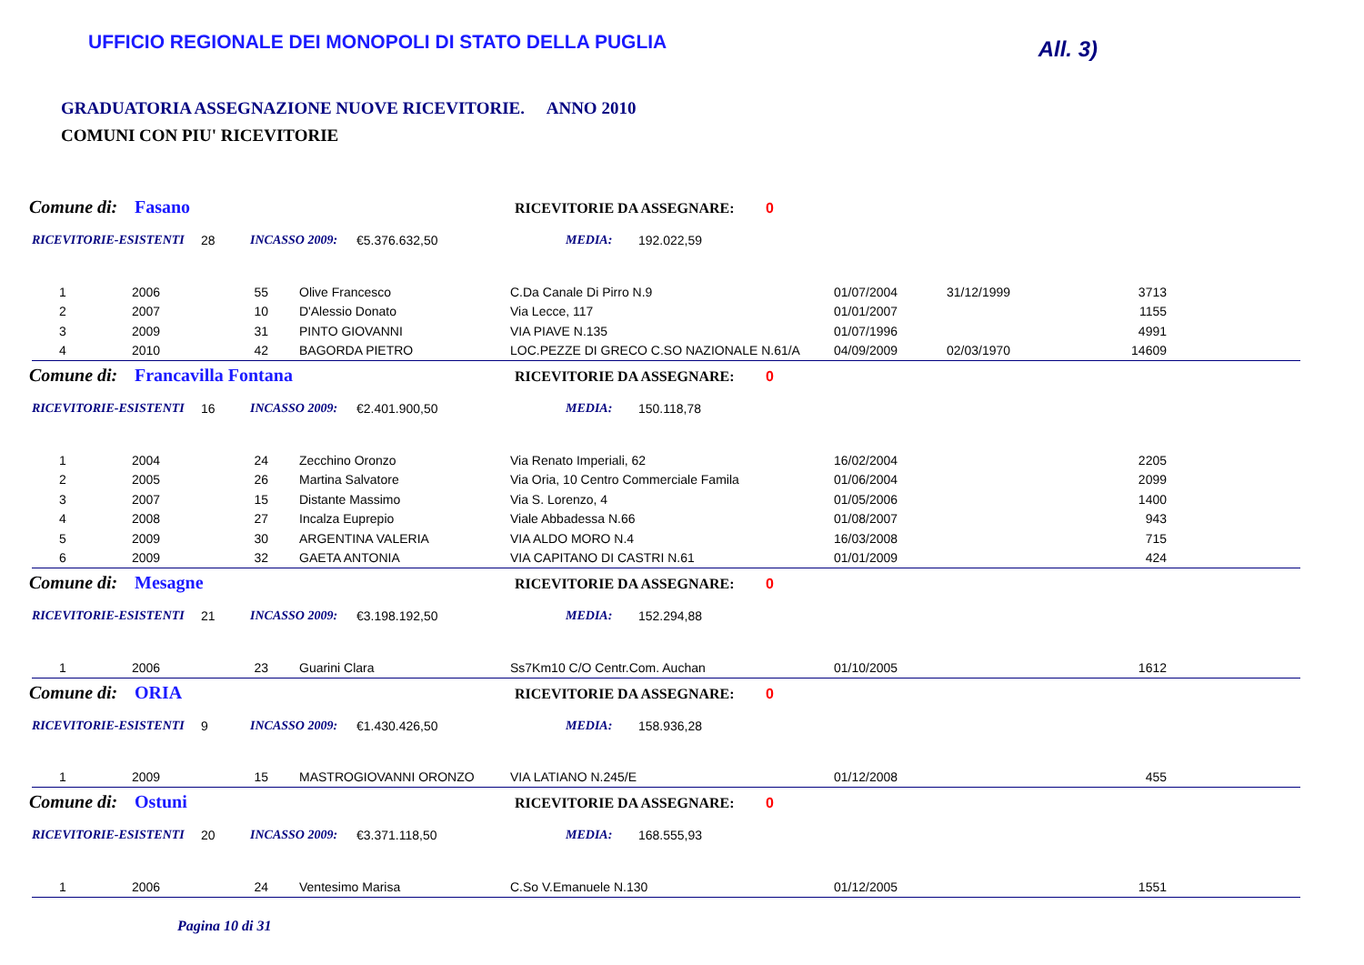UFFICIO REGIONALE DEI MONOPOLI DI STATO DELLA PUGLIA
All. 3)
GRADUATORIA ASSEGNAZIONE NUOVE RICEVITORIE. ANNO 2010
COMUNI CON PIU' RICEVITORIE
Comune di: Fasano RICEVITORIE DA ASSEGNARE: 0
RICEVITORIE-ESISTENTI 28 INCASSO 2009: €5.376.632,50 MEDIA: 192.022,59
| 1 | 2006 | 55 | Olive Francesco | C.Da Canale Di Pirro N.9 | 01/07/2004 | 31/12/1999 | 3713 |
| 2 | 2007 | 10 | D'Alessio Donato | Via Lecce, 117 | 01/01/2007 | | 1155 |
| 3 | 2009 | 31 | PINTO GIOVANNI | VIA PIAVE N.135 | 01/07/1996 | | 4991 |
| 4 | 2010 | 42 | BAGORDA PIETRO | LOC.PEZZE DI GRECO C.SO NAZIONALE N.61/A | 04/09/2009 | 02/03/1970 | 14609 |
Comune di: Francavilla Fontana RICEVITORIE DA ASSEGNARE: 0
RICEVITORIE-ESISTENTI 16 INCASSO 2009: €2.401.900,50 MEDIA: 150.118,78
| 1 | 2004 | 24 | Zecchino Oronzo | Via Renato Imperiali, 62 | 16/02/2004 | | 2205 |
| 2 | 2005 | 26 | Martina Salvatore | Via Oria, 10 Centro Commerciale Famila | 01/06/2004 | | 2099 |
| 3 | 2007 | 15 | Distante Massimo | Via S. Lorenzo, 4 | 01/05/2006 | | 1400 |
| 4 | 2008 | 27 | Incalza Euprepio | Viale Abbadessa N.66 | 01/08/2007 | | 943 |
| 5 | 2009 | 30 | ARGENTINA VALERIA | VIA ALDO MORO N.4 | 16/03/2008 | | 715 |
| 6 | 2009 | 32 | GAETA ANTONIA | VIA CAPITANO DI CASTRI N.61 | 01/01/2009 | | 424 |
Comune di: Mesagne RICEVITORIE DA ASSEGNARE: 0
RICEVITORIE-ESISTENTI 21 INCASSO 2009: €3.198.192,50 MEDIA: 152.294,88
| 1 | 2006 | 23 | Guarini Clara | Ss7Km10 C/O Centr.Com. Auchan | 01/10/2005 | | 1612 |
Comune di: ORIA RICEVITORIE DA ASSEGNARE: 0
RICEVITORIE-ESISTENTI 9 INCASSO 2009: €1.430.426,50 MEDIA: 158.936,28
| 1 | 2009 | 15 | MASTROGIOVANNI ORONZO | VIA LATIANO N.245/E | 01/12/2008 | | 455 |
Comune di: Ostuni RICEVITORIE DA ASSEGNARE: 0
RICEVITORIE-ESISTENTI 20 INCASSO 2009: €3.371.118,50 MEDIA: 168.555,93
| 1 | 2006 | 24 | Ventesimo Marisa | C.So V.Emanuele N.130 | 01/12/2005 | | 1551 |
Pagina 10 di 31